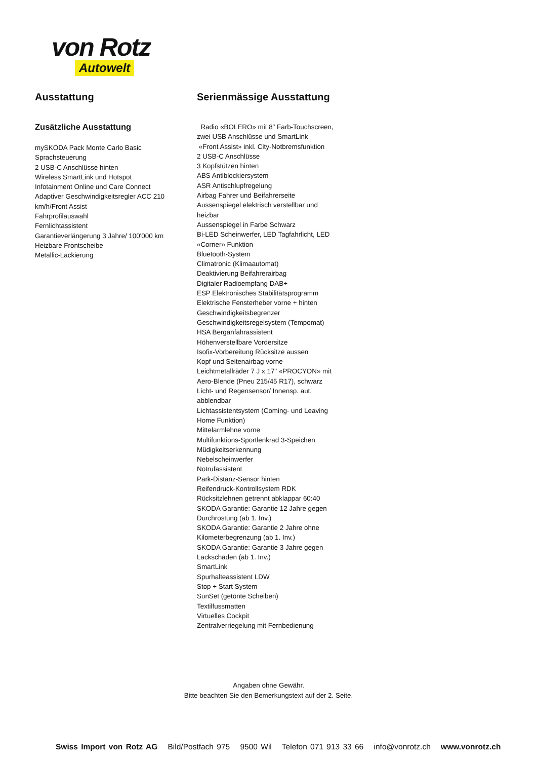von Rotz
Autowelt
Ausstattung
Zusätzliche Ausstattung
mySKODA Pack Monte Carlo Basic
Sprachsteuerung
2 USB-C Anschlüsse hinten
Wireless SmartLink und Hotspot
Infotainment Online und Care Connect
Adaptiver Geschwindigkeitsregler ACC 210
km/h/Front Assist
Fahrprofilauswahl
Fernlichtassistent
Garantieverlängerung 3 Jahre/ 100'000 km
Heizbare Frontscheibe
Metallic-Lackierung
Serienmässige Ausstattung
Radio «BOLERO» mit 8" Farb-Touchscreen,
zwei USB Anschlüsse und SmartLink
«Front Assist» inkl. City-Notbremsfunktion
2 USB-C Anschlüsse
3 Kopfstützen hinten
ABS Antiblockiersystem
ASR Antischlupfregelung
Airbag Fahrer und Beifahrerseite
Aussenspiegel elektrisch verstellbar und
heizbar
Aussenspiegel in Farbe Schwarz
Bi-LED Scheinwerfer, LED Tagfahrlicht, LED
«Corner» Funktion
Bluetooth-System
Climatronic (Klimaautomat)
Deaktivierung Beifahrerairbag
Digitaler Radioempfang DAB+
ESP Elektronisches Stabilitätsprogramm
Elektrische Fensterheber vorne + hinten
Geschwindigkeitsbegrenzer
Geschwindigkeitsregelsystem (Tempomat)
HSA Berganfahrassistent
Höhenverstellbare Vordersitze
Isofix-Vorbereitung Rücksitze aussen
Kopf und Seitenairbag vorne
Leichtmetallräder 7 J x 17" «PROCYON» mit
Aero-Blende (Pneu 215/45 R17), schwarz
Licht- und Regensensor/ Innensp. aut.
abblendbar
Lichtassistentsystem (Coming- und Leaving
Home Funktion)
Mittelarmlehne vorne
Multifunktions-Sportlenkrad 3-Speichen
Müdigkeitserkennung
Nebelscheinwerfer
Notrufassistent
Park-Distanz-Sensor hinten
Reifendruck-Kontrollsystem RDK
Rücksitzlehnen getrennt abklappar 60:40
SKODA Garantie: Garantie 12 Jahre gegen
Durchrostung (ab 1. Inv.)
SKODA Garantie: Garantie 2 Jahre ohne
Kilometerbegrenzung (ab 1. Inv.)
SKODA Garantie: Garantie 3 Jahre gegen
Lackschäden (ab 1. Inv.)
SmartLink
Spurhalteassistent LDW
Stop + Start System
SunSet (getönte Scheiben)
Textilfussmatten
Virtuelles Cockpit
Zentralverriegelung mit Fernbedienung
Angaben ohne Gewähr.
Bitte beachten Sie den Bemerkungstext auf der 2. Seite.
Swiss Import von Rotz AG Bild/Postfach 975 9500 Wil Telefon 071 913 33 66 info@vonrotz.ch www.vonrotz.ch